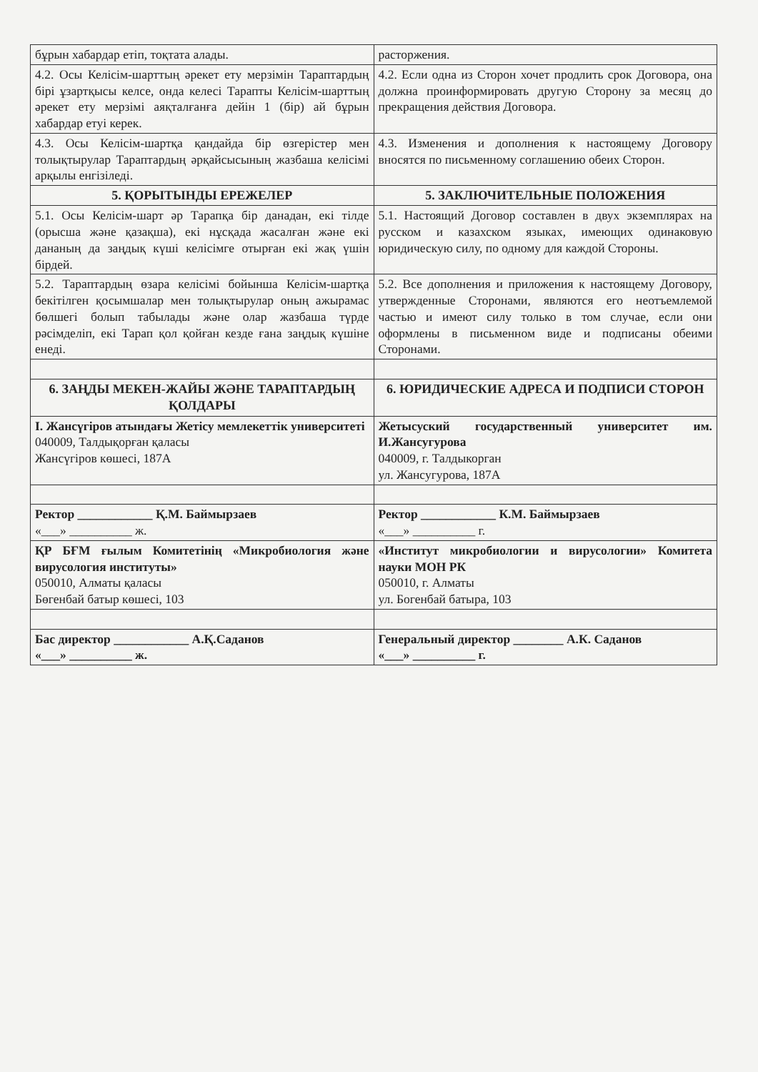| бұрын хабардар етіп, тоқтата алады. | расторжения. |
| 4.2. Осы Келісім-шарттың әрекет ету мерзімін Тараптардың бірі ұзартқысы келсе, онда келесі Тарапты Келісім-шарттың әрекет ету мерзімі аяқталғанға дейін 1 (бір) ай бұрын хабардар етуі керек. | 4.2. Если одна из Сторон хочет продлить срок Договора, она должна проинформировать другую Сторону за месяц до прекращения действия Договора. |
| 4.3. Осы Келісім-шартқа қандайда бір өзгерістер мен толықтырулар Тараптардың әрқайсысының жазбаша келісімі арқылы енгізіледі. | 4.3. Изменения и дополнения к настоящему Договору вносятся по письменному соглашению обеих Сторон. |
| 5. ҚОРЫТЫНДЫ ЕРЕЖЕЛЕР | 5. ЗАКЛЮЧИТЕЛЬНЫЕ ПОЛОЖЕНИЯ |
| 5.1. Осы Келісім-шарт әр Тарапқа бір данадан, екі тілде (орысша және қазақша), екі нұсқада жасалған және екі дананың да заңдық күші келісімге отырған екі жақ үшін бірдей. | 5.1. Настоящий Договор составлен в двух экземплярах на русском и казахском языках, имеющих одинаковую юридическую силу, по одному для каждой Стороны. |
| 5.2. Тараптардың өзара келісімі бойынша Келісім-шартқа бекітілген қосымшалар мен толықтырулар оның ажырамас бөлшегі болып табылады және олар жазбаша түрде рәсімделіп, екі Тарап қол қойған кезде ғана заңдық күшіне енеді. | 5.2. Все дополнения и приложения к настоящему Договору, утвержденные Сторонами, являются его неотъемлемой частью и имеют силу только в том случае, если они оформлены в письменном виде и подписаны обеими Сторонами. |
| 6. ЗАҢДЫ МЕКЕН-ЖАЙЫ ЖӘНЕ ТАРАПТАРДЫҢ ҚОЛДАРЫ | 6. ЮРИДИЧЕСКИЕ АДРЕСА И ПОДПИСИ СТОРОН |
| І. Жансүгіров атындағы Жетісу мемлекеттік университеті 040009, Талдықорған қаласы Жансүгіров көшесі, 187А | Жетысуский государственный университет им. И.Жансугурова 040009, г. Талдыкорган ул. Жансугурова, 187А |
| Ректор ____________ Қ.М. Баймырзаев «___» __________ ж. | Ректор ____________ К.М. Баймырзаев «___» __________ г. |
| ҚР БҒМ ғылым Комитетінің «Микробиология және вирусология институты» 050010, Алматы қаласы Бөгенбай батыр көшесі, 103 | «Институт микробиологии и вирусологии» Комитета науки МОН РК 050010, г. Алматы ул. Богенбай батыра, 103 |
| Бас директор ____________ А.Қ.Саданов «___» __________ ж. | Генеральный директор ________ А.К. Саданов «___» __________ г. |